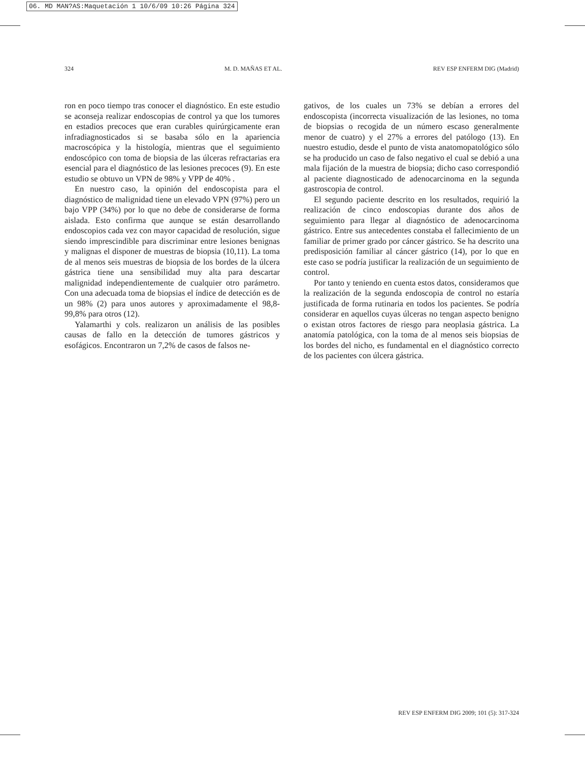06. MD MAN?AS:Maquetación 1 10/6/09 10:26 Página 324
324 M. D. MAÑAS ET AL. REV ESP ENFERM DIG (Madrid)
ron en poco tiempo tras conocer el diagnóstico. En este estudio se aconseja realizar endoscopias de control ya que los tumores en estadios precoces que eran curables quirúrgicamente eran infradiagnosticados si se basaba sólo en la apariencia macroscópica y la histología, mientras que el seguimiento endoscópico con toma de biopsia de las úlceras refractarias era esencial para el diagnóstico de las lesiones precoces (9). En este estudio se obtuvo un VPN de 98% y VPP de 40% .
En nuestro caso, la opinión del endoscopista para el diagnóstico de malignidad tiene un elevado VPN (97%) pero un bajo VPP (34%) por lo que no debe de considerarse de forma aislada. Esto confirma que aunque se están desarrollando endoscopios cada vez con mayor capacidad de resolución, sigue siendo imprescindible para discriminar entre lesiones benignas y malignas el disponer de muestras de biopsia (10,11). La toma de al menos seis muestras de biopsia de los bordes de la úlcera gástrica tiene una sensibilidad muy alta para descartar malignidad independientemente de cualquier otro parámetro. Con una adecuada toma de biopsias el índice de detección es de un 98% (2) para unos autores y aproximadamente el 98,8-99,8% para otros (12).
Yalamarthi y cols. realizaron un análisis de las posibles causas de fallo en la detección de tumores gástricos y esofágicos. Encontraron un 7,2% de casos de falsos ne-
gativos, de los cuales un 73% se debían a errores del endoscopista (incorrecta visualización de las lesiones, no toma de biopsias o recogida de un número escaso generalmente menor de cuatro) y el 27% a errores del patólogo (13). En nuestro estudio, desde el punto de vista anatomopatológico sólo se ha producido un caso de falso negativo el cual se debió a una mala fijación de la muestra de biopsia; dicho caso correspondió al paciente diagnosticado de adenocarcinoma en la segunda gastroscopia de control.
El segundo paciente descrito en los resultados, requirió la realización de cinco endoscopias durante dos años de seguimiento para llegar al diagnóstico de adenocarcinoma gástrico. Entre sus antecedentes constaba el fallecimiento de un familiar de primer grado por cáncer gástrico. Se ha descrito una predisposición familiar al cáncer gástrico (14), por lo que en este caso se podría justificar la realización de un seguimiento de control.
Por tanto y teniendo en cuenta estos datos, consideramos que la realización de la segunda endoscopia de control no estaría justificada de forma rutinaria en todos los pacientes. Se podría considerar en aquellos cuyas úlceras no tengan aspecto benigno o existan otros factores de riesgo para neoplasia gástrica. La anatomía patológica, con la toma de al menos seis biopsias de los bordes del nicho, es fundamental en el diagnóstico correcto de los pacientes con úlcera gástrica.
REV ESP ENFERM DIG 2009; 101 (5): 317-324